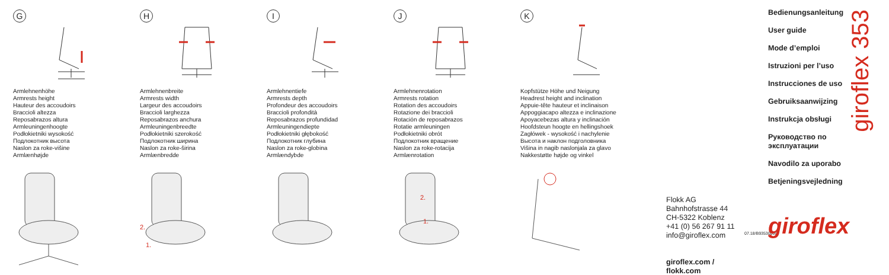G
Armlehnenhöhe
Armrests height
Hauteur des accoudoirs
Braccioli altezza
Reposabrazos altura
Armleuningenhoogte
Podłokietniki wysokość
Подлокотник высота
Naslon za roke-višine
Armlænhøjde
H
Armlehnenbreite
Armrests width
Largeur des accoudoirs
Braccioli larghezza
Reposabrazos anchura
Armleuningenbreedte
Podłokietniki szerokość
Подлокотник ширина
Naslon za roke-širina
Armlænbredde
2.
1.
I
Armlehnentiefe
Armrests depth
Profondeur des accoudoirs
Braccioli profondità
Reposabrazos profundidad
Armleuningendiepte
Podłokietniki głębokość
Подлокотник глубина
Naslon za roke-globina
Armlændybde
J
Armlehnenrotation
Armrests rotation
Rotation des accoudoirs
Rotazione dei braccioli
Rotación de reposabrazos
Rotatie armleuningen
Podłokietniki obrót
Подлокотник вращение
Naslon za roke-rotacija
Armlænrotation
2.
1.
K
Kopfstütze Höhe und Neigung
Headrest height and inclination
Appuie-tête hauteur et inclinaison
Appoggiacapo altezza e inclinazione
Apoyacebezas altura y inclinación
Hoofdsteun hoogte en hellingshoek
Zagłówek - wysokość i nachylenie
Высота и наклон подголовника
Višina in nagib naslonjala za glavo
Nakkestøtte højde og vinkel
Flokk AG
Bahnhofstrasse 44
CH-5322 Koblenz
+41 (0) 56 267 91 11
info@giroflex.com
giroflex.com / flokk.com
07.18/B93530000
Bedienungsanleitung
User guide
Mode d’emploi
Istruzioni per l’uso
Instrucciones de uso
Gebruiksaanwijzing
Instrukcja obsługi
Руководство по
эксплуатации
Navodilo za uporabo
Betjeningsvejledning
giroflex
giroflex 353